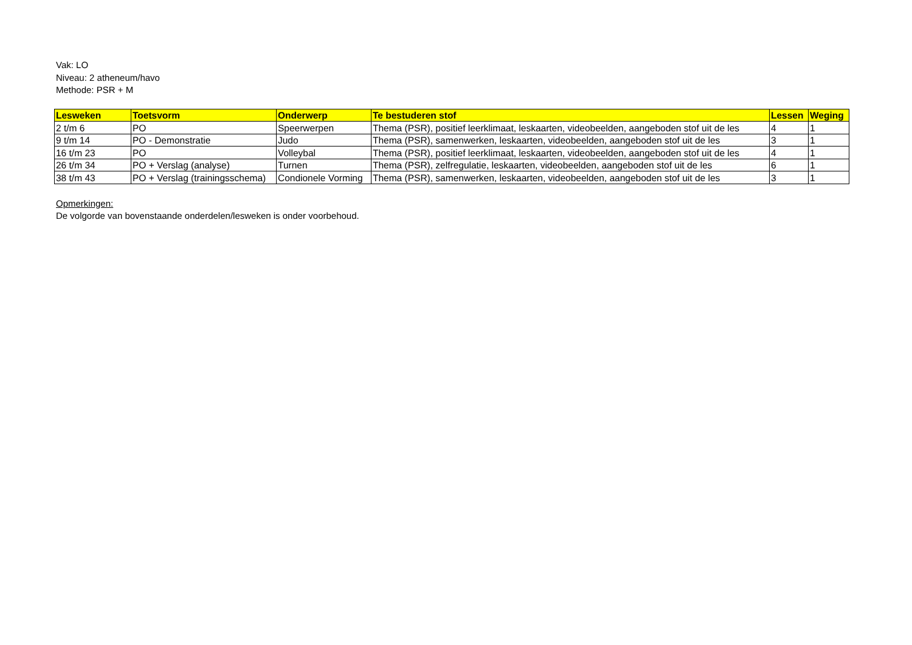Vak: LO
Niveau: 2 atheneum/havo
Methode: PSR + M
| Lesweken | Toetsvorm | Onderwerp | Te bestuderen stof | Lessen | Weging |
| --- | --- | --- | --- | --- | --- |
| 2 t/m 6 | PO | Speerwerpen | Thema (PSR), positief leerklimaat, leskaarten, videobeelden, aangeboden stof uit de les | 4 | 1 |
| 9 t/m 14 | PO - Demonstratie | Judo | Thema (PSR), samenwerken, leskaarten, videobeelden, aangeboden stof uit de les | 3 | 1 |
| 16 t/m 23 | PO | Volleybal | Thema (PSR), positief leerklimaat, leskaarten, videobeelden, aangeboden stof uit de les | 4 | 1 |
| 26 t/m 34 | PO + Verslag (analyse) | Turnen | Thema (PSR), zelfregulatie, leskaarten, videobeelden, aangeboden stof uit de les | 6 | 1 |
| 38 t/m 43 | PO + Verslag (trainingsschema) | Condionele Vorming | Thema (PSR), samenwerken, leskaarten, videobeelden, aangeboden stof uit de les | 3 | 1 |
Opmerkingen:
De volgorde van bovenstaande onderdelen/lesweken is onder voorbehoud.